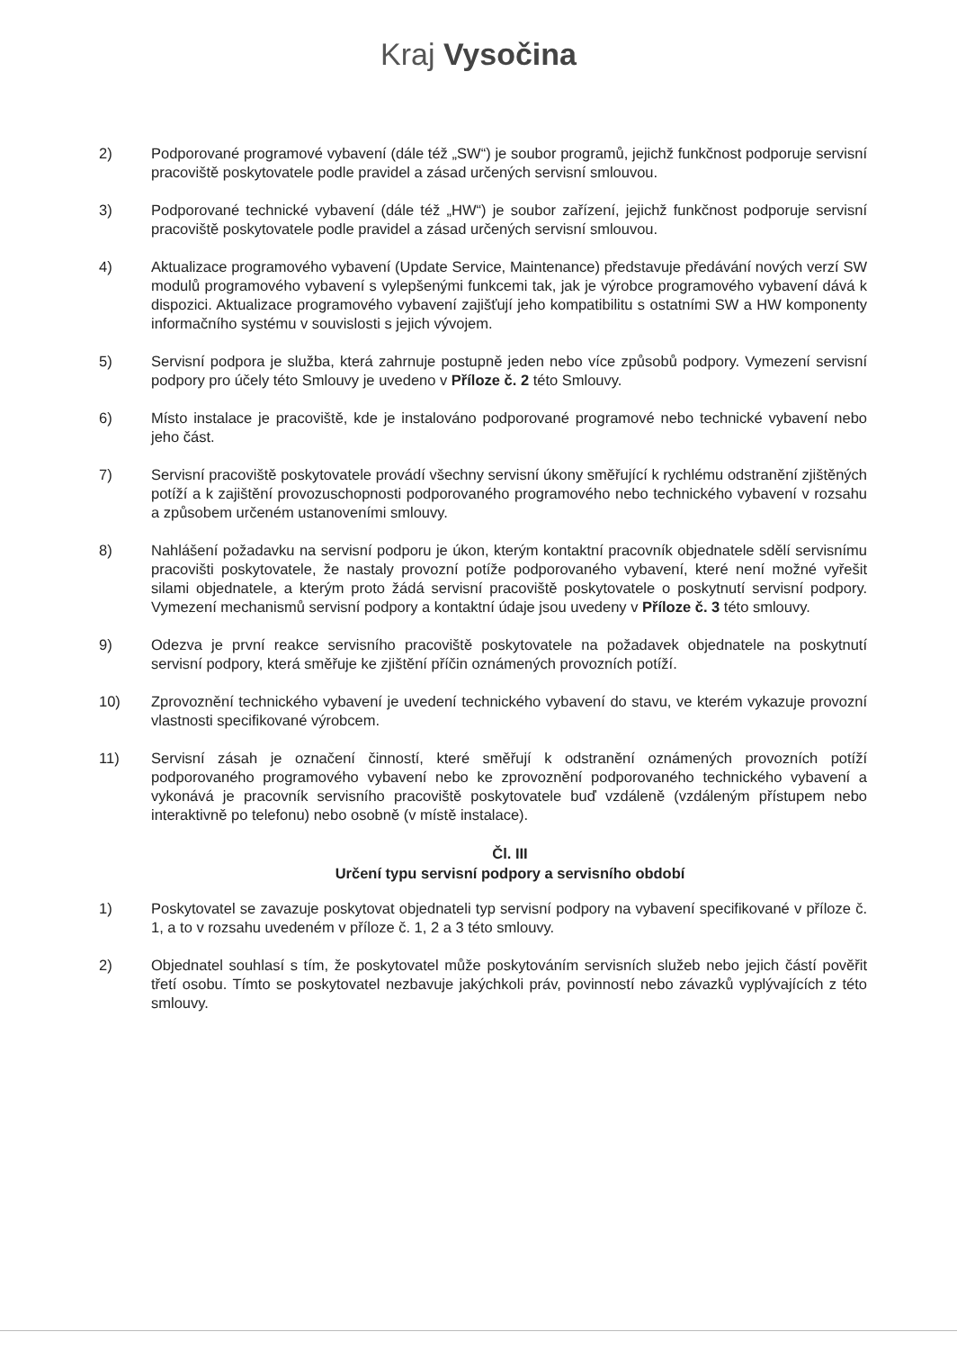Kraj Vysočina
2) Podporované programové vybavení (dále též „SW“) je soubor programů, jejichž funkčnost podporuje servisní pracoviště poskytovatele podle pravidel a zásad určených servisní smlouvou.
3) Podporované technické vybavení (dále též „HW“) je soubor zařízení, jejichž funkčnost podporuje servisní pracoviště poskytovatele podle pravidel a zásad určených servisní smlouvou.
4) Aktualizace programového vybavení (Update Service, Maintenance) představuje předávání nových verzí SW modulů programového vybavení s vylepšenými funkcemi tak, jak je výrobce programového vybavení dává k dispozici. Aktualizace programového vybavení zajišťují jeho kompatibilitu s ostatními SW a HW komponenty informačního systému v souvislosti s jejich vývojem.
5) Servisní podpora je služba, která zahrnuje postupně jeden nebo více způsobů podpory. Vymezení servisní podpory pro účely této Smlouvy je uvedeno v Příloze č. 2 této Smlouvy.
6) Místo instalace je pracoviště, kde je instalováno podporované programové nebo technické vybavení nebo jeho část.
7) Servisní pracoviště poskytovatele provádí všechny servisní úkony směřující k rychlému odstranění zjištěných potíží a k zajištění provozuschopnosti podporovaného programového nebo technického vybavení v rozsahu a způsobem určeném ustanoveními smlouvy.
8) Nahlášení požadavku na servisní podporu je úkon, kterým kontaktní pracovník objednatele sdělí servisnímu pracovišti poskytovatele, že nastaly provozní potíže podporovaného vybavení, které není možné vyřešit silami objednatele, a kterým proto žádá servisní pracoviště poskytovatele o poskytnutí servisní podpory. Vymezení mechanismů servisní podpory a kontaktní údaje jsou uvedeny v Příloze č. 3 této smlouvy.
9) Odezva je první reakce servisního pracoviště poskytovatele na požadavek objednatele na poskytnutí servisní podpory, která směřuje ke zjištění příčin oznámených provozních potíží.
10) Zprovoznění technického vybavení je uvedení technického vybavení do stavu, ve kterém vykazuje provozní vlastnosti specifikované výrobcem.
11) Servisní zásah je označení činností, které směřují k odstranění oznámených provozních potíží podporovaného programového vybavení nebo ke zprovoznění podporovaného technického vybavení a vykonává je pracovník servisního pracoviště poskytovatele buď vzdáleně (vzdáleným přístupem nebo interaktivně po telefonu) nebo osobně (v místě instalace).
Čl. III
Určení typu servisní podpory a servisního období
1) Poskytovatel se zavazuje poskytovat objednateli typ servisní podpory na vybavení specifikované v příloze č. 1, a to v rozsahu uvedeném v příloze č. 1, 2 a 3 této smlouvy.
2) Objednatel souhlasí s tím, že poskytovatel může poskytováním servisních služeb nebo jejich částí pověřit třetí osobu. Tímto se poskytovatel nezbavuje jakýchkoli práv, povinností nebo závazků vyplývajících z této smlouvy.